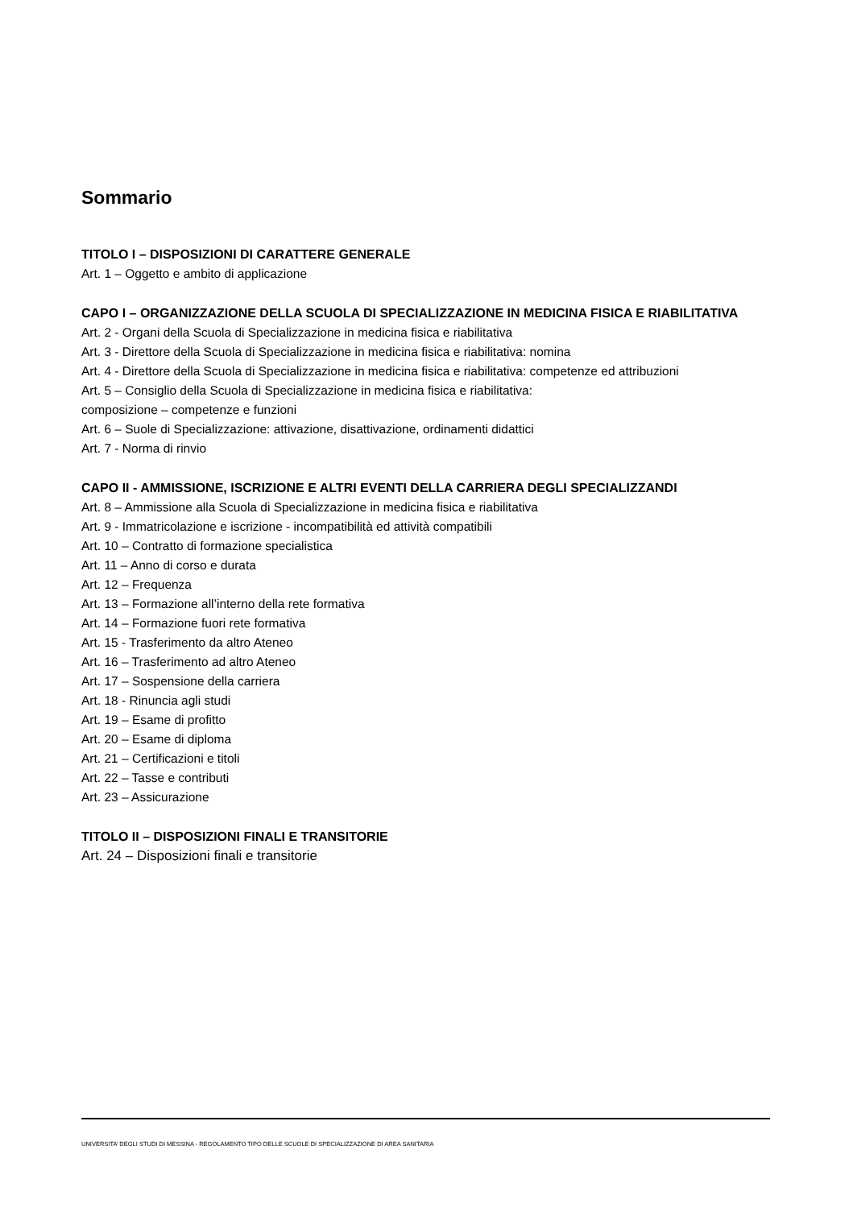Sommario
TITOLO I – DISPOSIZIONI DI CARATTERE GENERALE
Art. 1 – Oggetto e ambito di applicazione
CAPO I – ORGANIZZAZIONE DELLA SCUOLA DI SPECIALIZZAZIONE IN MEDICINA FISICA E RIABILITATIVA
Art. 2 - Organi della Scuola di Specializzazione in medicina fisica e riabilitativa
Art. 3 - Direttore della Scuola di Specializzazione in medicina fisica e riabilitativa: nomina
Art. 4 - Direttore della Scuola di Specializzazione in medicina fisica e riabilitativa: competenze ed attribuzioni
Art. 5 – Consiglio della Scuola di Specializzazione in medicina fisica e riabilitativa:
composizione – competenze e funzioni
Art. 6 – Suole di Specializzazione: attivazione, disattivazione, ordinamenti didattici
Art. 7 - Norma di rinvio
CAPO II - AMMISSIONE, ISCRIZIONE E ALTRI EVENTI DELLA CARRIERA DEGLI SPECIALIZZANDI
Art. 8 – Ammissione alla Scuola di Specializzazione in medicina fisica e riabilitativa
Art. 9 - Immatricolazione e iscrizione - incompatibilità ed attività compatibili
Art. 10 – Contratto di formazione specialistica
Art. 11 – Anno di corso e durata
Art. 12 – Frequenza
Art. 13 – Formazione all’interno della rete formativa
Art. 14 – Formazione fuori rete formativa
Art. 15 - Trasferimento da altro Ateneo
Art. 16 – Trasferimento ad altro Ateneo
Art. 17 – Sospensione della carriera
Art. 18 - Rinuncia agli studi
Art. 19 – Esame di profitto
Art. 20 – Esame di diploma
Art. 21 – Certificazioni e titoli
Art. 22 – Tasse e contributi
Art. 23 – Assicurazione
TITOLO II – DISPOSIZIONI FINALI E TRANSITORIE
Art. 24 – Disposizioni finali e transitorie
UNIVERSITA’ DEGLI STUDI DI MESSINA - REGOLAMENTO TIPO DELLE SCUOLE DI SPECIALIZZAZIONE DI AREA SANITARIA